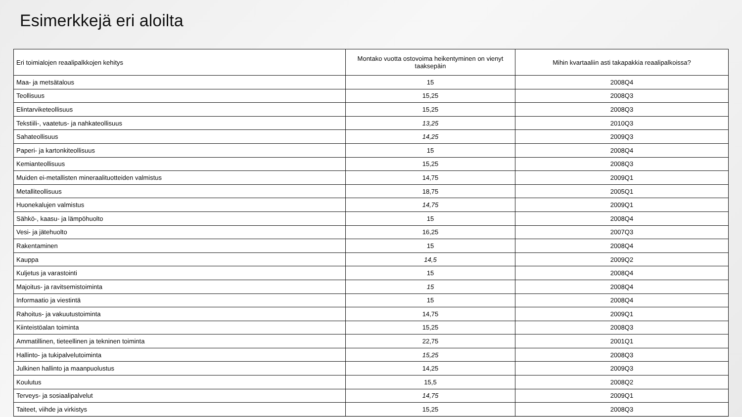Esimerkkejä eri aloilta
| Eri toimialojen reaalipalkkojen kehitys | Montako vuotta ostovoima heikentyminen on vienyt taaksepäin | Mihin kvartaaliin asti takapakkia reaalipalkoissa? |
| --- | --- | --- |
| Maa- ja metsätalous | 15 | 2008Q4 |
| Teollisuus | 15,25 | 2008Q3 |
| Elintarviketeollisuus | 15,25 | 2008Q3 |
| Tekstiili-, vaatetus- ja nahkateollisuus | 13,25 | 2010Q3 |
| Sahateollisuus | 14,25 | 2009Q3 |
| Paperi- ja kartonkiteollisuus | 15 | 2008Q4 |
| Kemianteollisuus | 15,25 | 2008Q3 |
| Muiden ei-metallisten mineraalituotteiden valmistus | 14,75 | 2009Q1 |
| Metalliteollisuus | 18,75 | 2005Q1 |
| Huonekalujen valmistus | 14,75 | 2009Q1 |
| Sähkö-, kaasu- ja lämpöhuolto | 15 | 2008Q4 |
| Vesi- ja jätehuolto | 16,25 | 2007Q3 |
| Rakentaminen | 15 | 2008Q4 |
| Kauppa | 14,5 | 2009Q2 |
| Kuljetus ja varastointi | 15 | 2008Q4 |
| Majoitus- ja ravitsemistoiminta | 15 | 2008Q4 |
| Informaatio ja viestintä | 15 | 2008Q4 |
| Rahoitus- ja vakuutustoiminta | 14,75 | 2009Q1 |
| Kiinteistöalan toiminta | 15,25 | 2008Q3 |
| Ammatillinen, tieteellinen ja tekninen toiminta | 22,75 | 2001Q1 |
| Hallinto- ja tukipalvelutoiminta | 15,25 | 2008Q3 |
| Julkinen hallinto ja maanpuolustus | 14,25 | 2009Q3 |
| Koulutus | 15,5 | 2008Q2 |
| Terveys- ja sosiaalipalvelut | 14,75 | 2009Q1 |
| Taiteet, viihde ja virkistys | 15,25 | 2008Q3 |